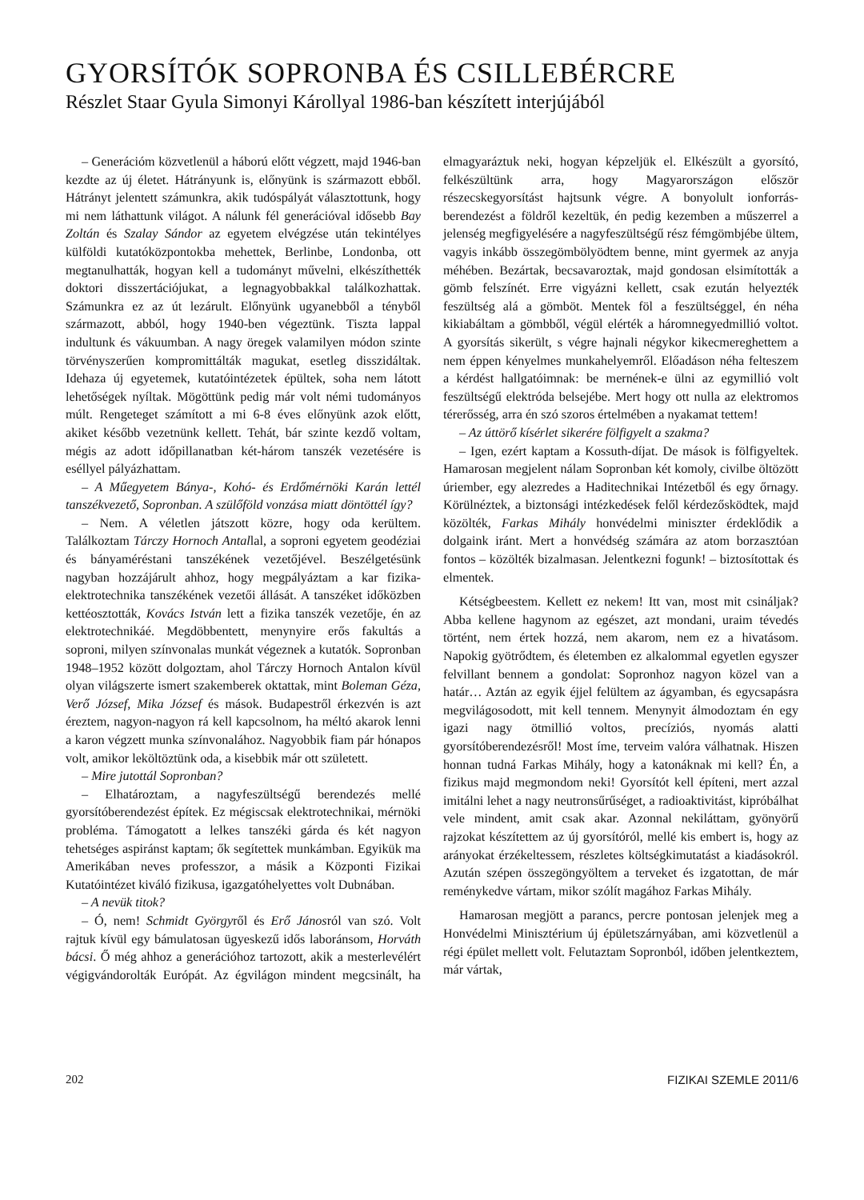GYORSÍTÓK SOPRONBA ÉS CSILLEBÉRCRE
Részlet Staar Gyula Simonyi Károllyal 1986-ban készített interjújából
– Generációm közvetlenül a háború előtt végzett, majd 1946-ban kezdte az új életet. Hátrányunk is, előnyünk is származott ebből. Hátrányt jelentett számunkra, akik tudóspályát választottunk, hogy mi nem láthattunk világot. A nálunk fél generációval idősebb Bay Zoltán és Szalay Sándor az egyetem elvégzése után tekintélyes külföldi kutatóközpontokba mehettek, Berlinbe, Londonba, ott megtanulhatták, hogyan kell a tudományt művelni, elkészíthették doktori disszertációjukat, a legnagyobbakkal találkozhattak. Számunkra ez az út lezárult. Előnyünk ugyanebből a tényből származott, abból, hogy 1940-ben végeztünk. Tiszta lappal indultunk és vákuumban. A nagy öregek valamilyen módon szinte törvényszerűen kompromittálták magukat, esetleg disszidáltak. Idehaza új egyetemek, kutatóintézetek épültek, soha nem látott lehetőségek nyíltak. Mögöttünk pedig már volt némi tudományos múlt. Rengeteget számított a mi 6-8 éves előnyünk azok előtt, akiket később vezetnünk kellett. Tehát, bár szinte kezdő voltam, mégis az adott időpillanatban két-három tanszék vezetésére is eséllyel pályázhattam.
– A Műegyetem Bánya-, Kohó- és Erdőmérnöki Karán lettél tanszékvezető, Sopronban. A szülőföld vonzása miatt döntöttél így?
– Nem. A véletlen játszott közre, hogy oda kerültem. Találkoztam Tárczy Hornoch Antallal, a soproni egyetem geodéziai és bányaméréstani tanszékének vezetőjével. Beszélgetésünk nagyban hozzájárult ahhoz, hogy megpályáztam a kar fizika-elektrotechnika tanszékének vezetői állását. A tanszéket időközben kettéosztották, Kovács István lett a fizika tanszék vezetője, én az elektrotechnikáé. Megdöbbentett, menynyire erős fakultás a soproni, milyen színvonalas munkát végeznek a kutatók. Sopronban 1948–1952 között dolgoztam, ahol Tárczy Hornoch Antalon kívül olyan világszerte ismert szakemberek oktattak, mint Boleman Géza, Verő József, Mika József és mások. Budapestről érkezvén is azt éreztem, nagyon-nagyon rá kell kapcsolnom, ha méltó akarok lenni a karon végzett munka színvonalához. Nagyobbik fiam pár hónapos volt, amikor leköltöztünk oda, a kisebbik már ott született.
– Mire jutottál Sopronban?
– Elhatároztam, a nagyfeszültségű berendezés mellé gyorsítóberendezést építek. Ez mégiscsak elektrotechnikai, mérnöki probléma. Támogatott a lelkes tanszéki gárda és két nagyon tehetséges aspiránst kaptam; ők segítettek munkámban. Egyikük ma Amerikában neves professzor, a másik a Központi Fizikai Kutatóintézet kiváló fizikusa, igazgatóhelyettes volt Dubnában.
– A nevük titok?
– Ó, nem! Schmidt Györgyről és Erő Jánosról van szó. Volt rajtuk kívül egy bámulatosan ügyeskezű idős laboránsom, Horváth bácsi. Ő még ahhoz a generációhoz tartozott, akik a mesterlevélért végigvándorolták Európát. Az égvilágon mindent megcsinált, ha elmagyaráztuk neki, hogyan képzeljük el. Elkészült a gyorsító, felkészültünk arra, hogy Magyarországon először részecskegyorsítást hajtsunk végre. A bonyolult ionforrás-berendezést a földről kezeltük, én pedig kezemben a műszerrel a jelenség megfigyelésére a nagyfeszültségű rész fémgömbjébe ültem, vagyis inkább összegömbölyödtem benne, mint gyermek az anyja méhében. Bezártak, becsavaroztak, majd gondosan elsimították a gömb felszínét. Erre vigyázni kellett, csak ezután helyezték feszültség alá a gömböt. Mentek föl a feszültséggel, én néha kikiabáltam a gömbből, végül elérték a háromnegyedmillió voltot. A gyorsítás sikerült, s végre hajnali négykor kikecmereghettem a nem éppen kényelmes munkahelyemről. Előadáson néha felteszem a kérdést hallgatóimnak: be mernének-e ülni az egymillió volt feszültségű elektróda belsejébe. Mert hogy ott nulla az elektromos térerősség, arra én szó szoros értelmében a nyakamat tettem!
– Az úttörő kísérlet sikerére fölfigyelt a szakma?
– Igen, ezért kaptam a Kossuth-díjat. De mások is fölfigyeltek. Hamarosan megjelent nálam Sopronban két komoly, civilbe öltözött úriember, egy alezredes a Haditechnikai Intézetből és egy őrnagy. Körülnéztek, a biztonsági intézkedések felől kérdezősködtek, majd közölték, Farkas Mihály honvédelmi miniszter érdeklődik a dolgaink iránt. Mert a honvédség számára az atom borzasztóan fontos – közölték bizalmasan. Jelentkezni fogunk! – biztosítottak és elmentek.
Kétségbeestem. Kellett ez nekem! Itt van, most mit csináljak? Abba kellene hagynom az egészet, azt mondani, uraim tévedés történt, nem értek hozzá, nem akarom, nem ez a hivatásom. Napokig gyötrődtem, és életemben ez alkalommal egyetlen egyszer felvillant bennem a gondolat: Sopronhoz nagyon közel van a határ… Aztán az egyik éjjel felültem az ágyamban, és egycsapásra megvilágosodott, mit kell tennem. Menynyit álmodoztam én egy igazi nagy ötmillió voltos, precíziós, nyomás alatti gyorsítóberendezésről! Most íme, terveim valóra válhatnak. Hiszen honnan tudná Farkas Mihály, hogy a katonáknak mi kell? Én, a fizikus majd megmondom neki! Gyorsítót kell építeni, mert azzal imitálni lehet a nagy neutronsűrűséget, a radioaktivitást, kipróbálhat vele mindent, amit csak akar. Azonnal nekiláttam, gyönyörű rajzokat készítettem az új gyorsítóról, mellé kis embert is, hogy az arányokat érzékeltessem, részletes költségkimutatást a kiadásokról. Azután szépen összegöngyöltem a terveket és izgatottan, de már reménykedve vártam, mikor szólít magához Farkas Mihály.
Hamarosan megjött a parancs, percre pontosan jelenjek meg a Honvédelmi Minisztérium új épületszárnyában, ami közvetlenül a régi épület mellett volt. Felutaztam Sopronból, időben jelentkeztem, már vártak,
202 FIZIKAI SZEMLE 2011/6